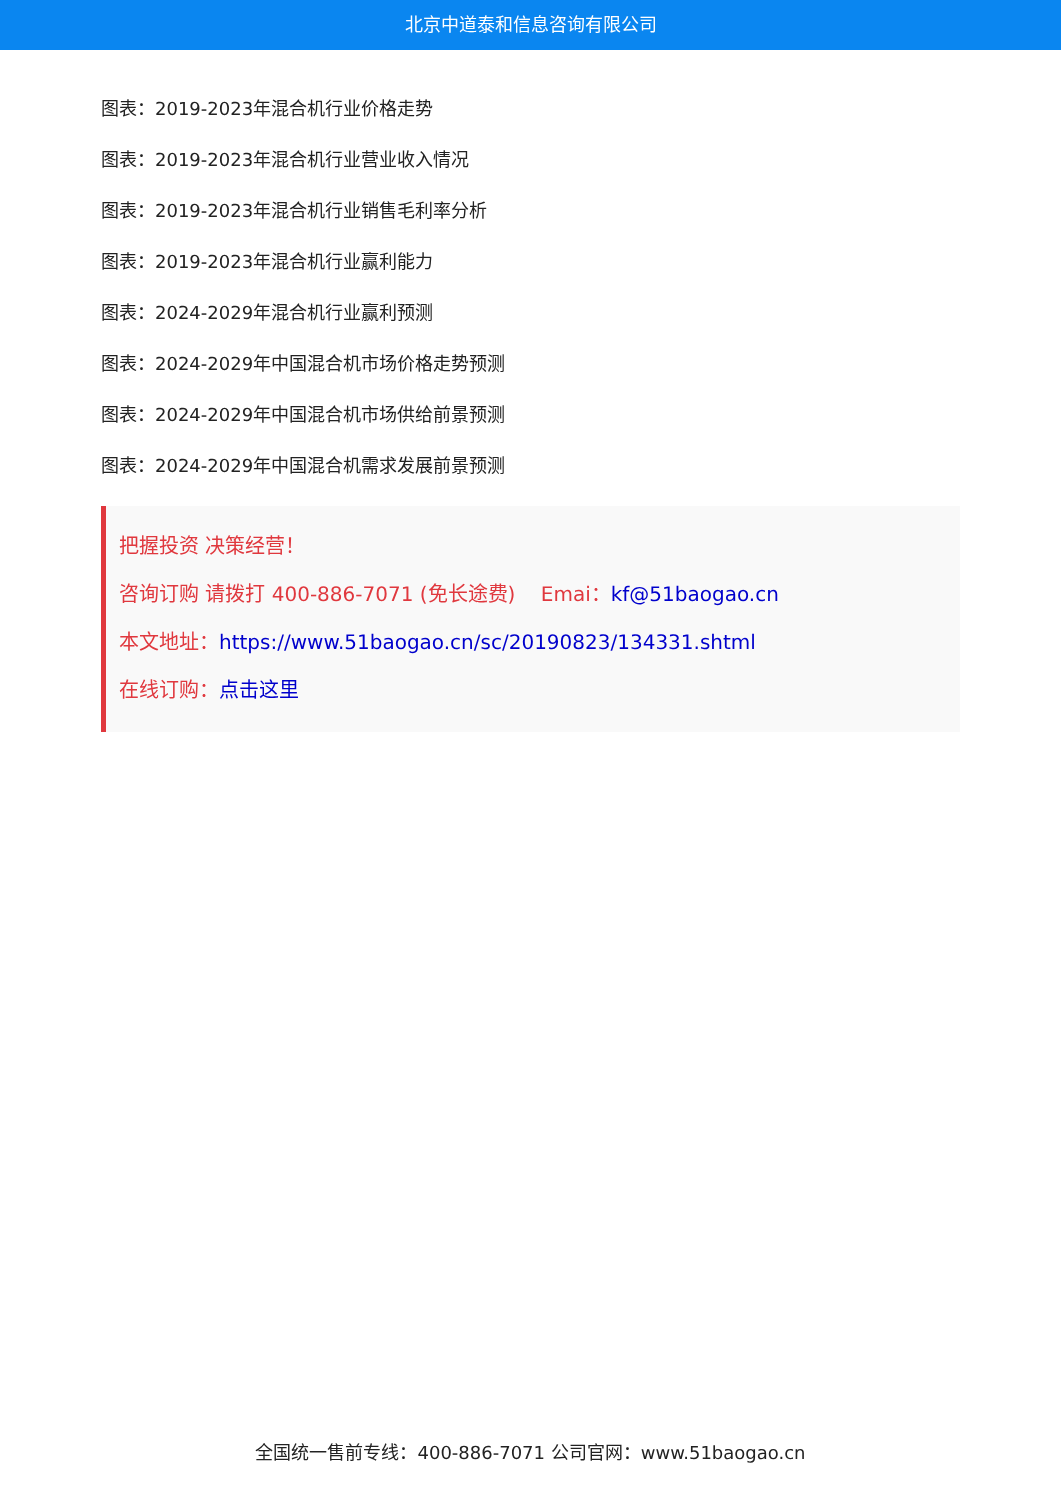北京中道泰和信息咨询有限公司
图表：2019-2023年混合机行业价格走势
图表：2019-2023年混合机行业营业收入情况
图表：2019-2023年混合机行业销售毛利率分析
图表：2019-2023年混合机行业赢利能力
图表：2024-2029年混合机行业赢利预测
图表：2024-2029年中国混合机市场价格走势预测
图表：2024-2029年中国混合机市场供给前景预测
图表：2024-2029年中国混合机需求发展前景预测
把握投资 决策经营！
咨询订购 请拨打 400-886-7071 (免长途费) Emai：kf@51baogao.cn
本文地址：https://www.51baogao.cn/sc/20190823/134331.shtml
在线订购：点击这里
全国统一售前专线：400-886-7071 公司官网：www.51baogao.cn